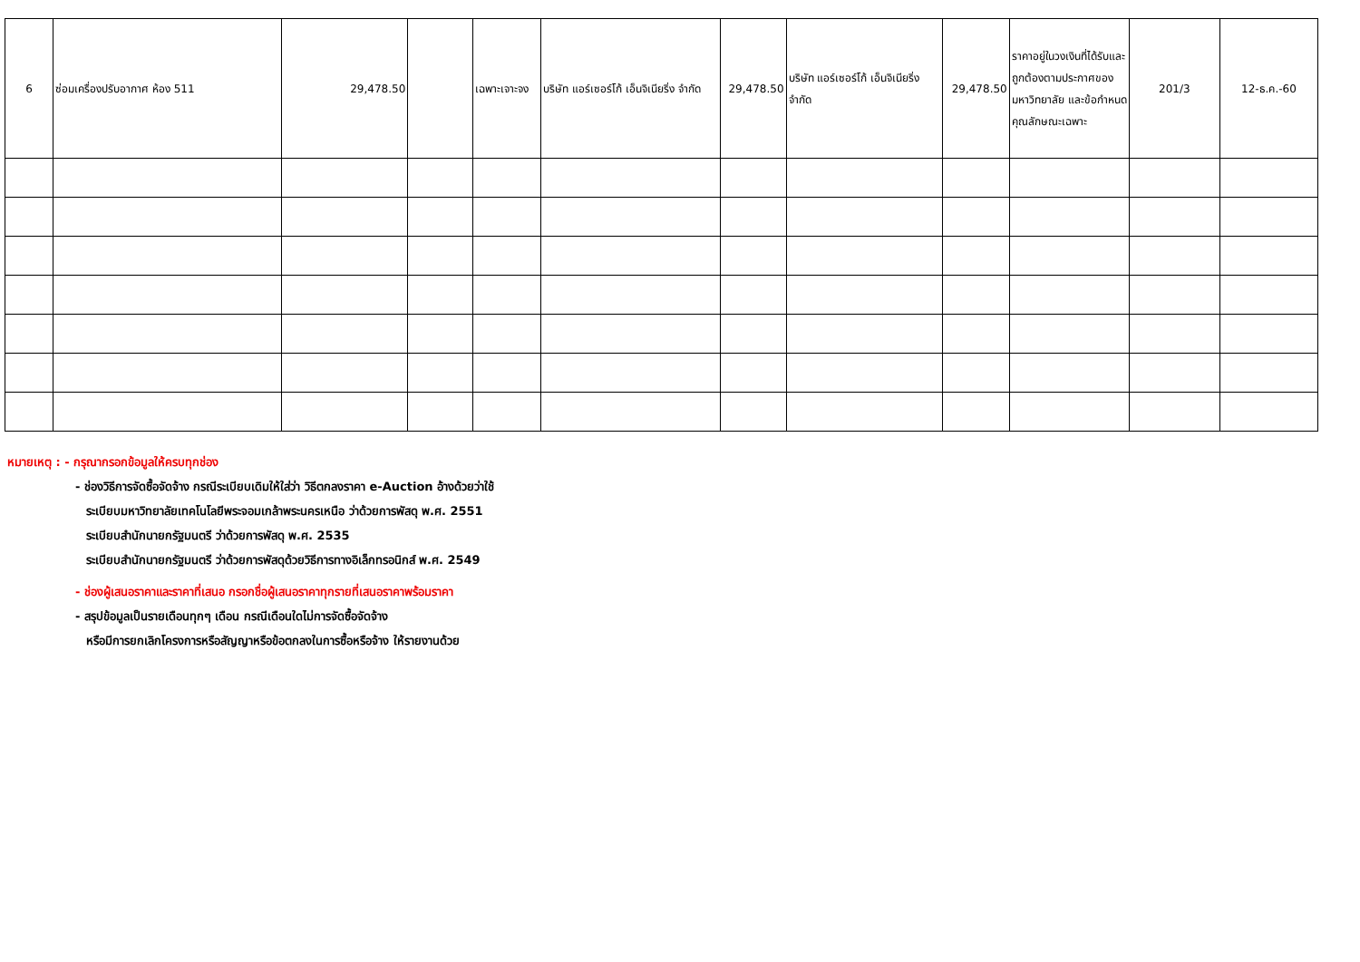| 6 | ซ่อมเครื่องปรับอากาศ ห้อง 511 | 29,478.50 | | เฉพาะเจาะจง | บริษัท แอร์เซอร์โก้ เอ็นจิเนียริ่ง จำกัด | 29,478.50 | บริษัท แอร์เซอร์โก้ เอ็นจิเนียริ่ง จำกัด | 29,478.50 | ราคาอยู่ในวงเงินที่ได้รับและถูกต้องตามประกาศของมหาวิทยาลัย และข้อกำหนดคุณลักษณะเฉพาะ | 201/3 | 12-ธ.ค.-60 |
หมายเหตุ : - กรุณากรอกข้อมูลให้ครบทุกช่อง
- ช่องวิธีการจัดซื้อจัดจ้าง กรณีระเบียบเดิมให้ใส่ว่า วิธีตกลงราคา e-Auction อ้างด้วยว่าใช้
ระเบียบมหาวิทยาลัยเทคโนโลยีพระจอมเกล้าพระนครเหนือ ว่าด้วยการพัสดุ พ.ศ. 2551
ระเบียบสำนักนายกรัฐมนตรี ว่าด้วยการพัสดุ พ.ศ. 2535
ระเบียบสำนักนายกรัฐมนตรี ว่าด้วยการพัสดุด้วยวิธีการทางอิเล็กทรอนิกส์ พ.ศ. 2549
- ช่องผู้เสนอราคาและราคาที่เสนอ กรอกชื่อผู้เสนอราคาทุกรายที่เสนอราคาพร้อมราคา
- สรุปข้อมูลเป็นรายเดือนทุกๆ เดือน กรณีเดือนใดไม่การจัดซื้อจัดจ้าง
หรือมีการยกเลิกโครงการหรือสัญญาหรือข้อตกลงในการซื้อหรือจ้าง ให้รายงานด้วย